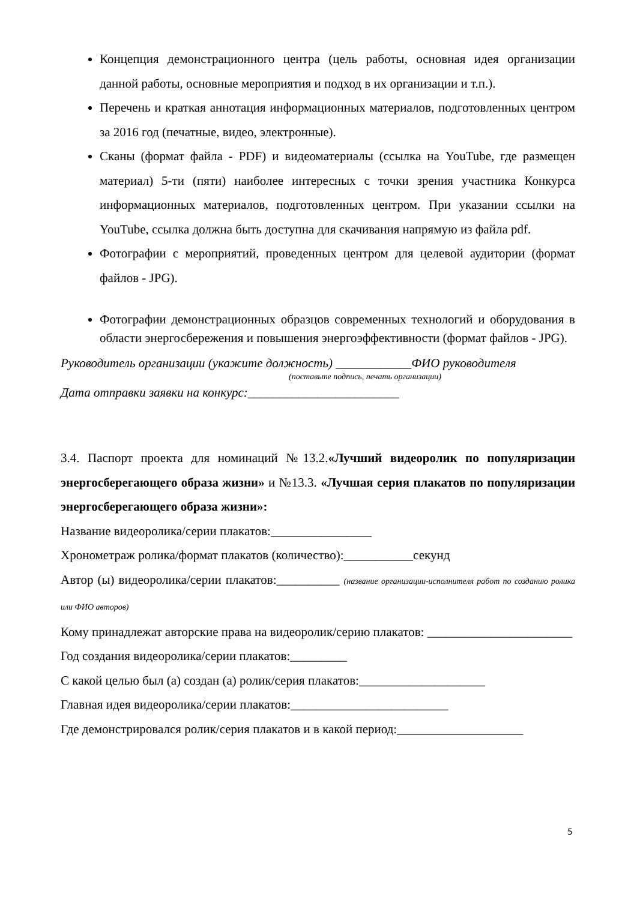Концепция демонстрационного центра (цель работы, основная идея организации данной работы, основные мероприятия и подход в их организации и т.п.).
Перечень и краткая аннотация информационных материалов, подготовленных центром за 2016 год (печатные, видео, электронные).
Сканы (формат файла - PDF) и видеоматериалы (ссылка на YouTube, где размещен материал) 5-ти (пяти) наиболее интересных с точки зрения участника Конкурса информационных материалов, подготовленных центром. При указании ссылки на YouTube, ссылка должна быть доступна для скачивания напрямую из файла pdf.
Фотографии с мероприятий, проведенных центром для целевой аудитории (формат файлов - JPG).
Фотографии демонстрационных образцов современных технологий и оборудования в области энергосбережения и повышения энергоэффективности (формат файлов - JPG).
Руководитель организации (укажите должность) ____________ФИО руководителя
(поставьте подпись, печать организации)
Дата отправки заявки на конкурс:________________________
3.4. Паспорт проекта для номинаций №13.2.«Лучший видеоролик по популяризации энергосберегающего образа жизни» и №13.3. «Лучшая серия плакатов по популяризации энергосберегающего образа жизни»:
Название видеоролика/серии плакатов:________________
Хронометраж ролика/формат плакатов (количество):___________секунд
Автор (ы) видеоролика/серии плакатов:__________ (название организации-исполнителя работ по созданию ролика или ФИО авторов)
Кому принадлежат авторские права на видеоролик/серию плакатов: _______________________
Год создания видеоролика/серии плакатов:_________
С какой целью был (а) создан (а) ролик/серия плакатов:____________________
Главная идея видеоролика/серии плакатов:_________________________
Где демонстрировался ролик/серия плакатов и в какой период:____________________
5